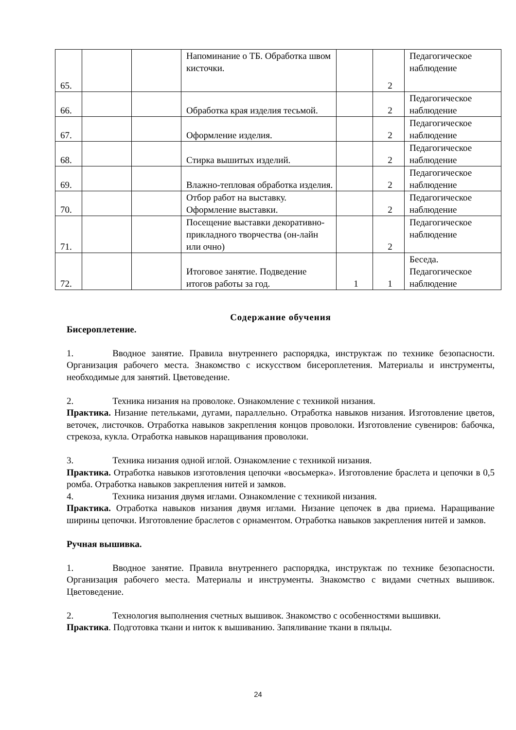| 65. | | | Напоминание о ТБ. Обработка швом кисточки. | | 2 | Педагогическое наблюдение |
| 66. | | | Обработка края изделия тесьмой. | | 2 | Педагогическое наблюдение |
| 67. | | | Оформление изделия. | | 2 | Педагогическое наблюдение |
| 68. | | | Стирка вышитых изделий. | | 2 | Педагогическое наблюдение |
| 69. | | | Влажно-тепловая обработка изделия. | | 2 | Педагогическое наблюдение |
| 70. | | | Отбор работ на выставку. Оформление выставки. | | 2 | Педагогическое наблюдение |
| 71. | | | Посещение выставки декоративно-прикладного творчества (он-лайн или очно) | | 2 | Педагогическое наблюдение |
| 72. | | | Итоговое занятие. Подведение итогов работы за год. | 1 | 1 | Беседа. Педагогическое наблюдение |
Содержание обучения
Бисероплетение.
1. Вводное занятие. Правила внутреннего распорядка, инструктаж по технике безопасности. Организация рабочего места. Знакомство с искусством бисероплетения. Материалы и инструменты, необходимые для занятий. Цветоведение.
2. Техника низания на проволоке. Ознакомление с техникой низания.
Практика. Низание петельками, дугами, параллельно. Отработка навыков низания. Изготовление цветов, веточек, листочков. Отработка навыков закрепления концов проволоки. Изготовление сувениров: бабочка, стрекоза, кукла. Отработка навыков наращивания проволоки.
3. Техника низания одной иглой. Ознакомление с техникой низания.
Практика. Отработка навыков изготовления цепочки «восьмерка». Изготовление браслета и цепочки в 0,5 ромба. Отработка навыков закрепления нитей и замков.
4. Техника низания двумя иглами. Ознакомление с техникой низания.
Практика. Отработка навыков низания двумя иглами. Низание цепочек в два приема. Наращивание ширины цепочки. Изготовление браслетов с орнаментом. Отработка навыков закрепления нитей и замков.
Ручная вышивка.
1. Вводное занятие. Правила внутреннего распорядка, инструктаж по технике безопасности. Организация рабочего места. Материалы и инструменты. Знакомство с видами счетных вышивок. Цветоведение.
2. Технология выполнения счетных вышивок. Знакомство с особенностями вышивки.
Практика. Подготовка ткани и ниток к вышиванию. Запяливание ткани в пяльцы.
24